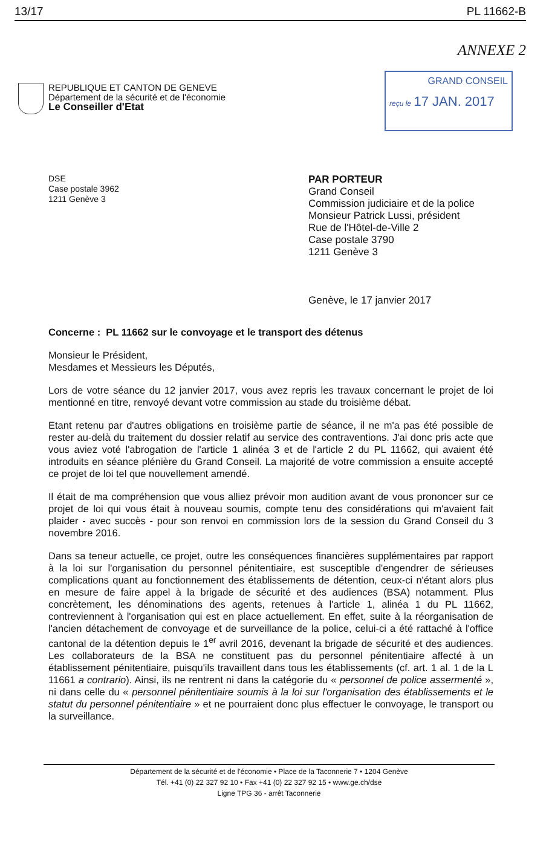13/17 PL 11662-B
ANNEXE 2
REPUBLIQUE ET CANTON DE GENEVE
Département de la sécurité et de l'économie
Le Conseiller d'Etat
GRAND CONSEIL
reçu le 17 JAN. 2017
DSE
Case postale 3962
1211 Genève 3
PAR PORTEUR
Grand Conseil
Commission judiciaire et de la police
Monsieur Patrick Lussi, président
Rue de l'Hôtel-de-Ville 2
Case postale 3790
1211 Genève 3
Genève, le 17 janvier 2017
Concerne : PL 11662 sur le convoyage et le transport des détenus
Monsieur le Président,
Mesdames et Messieurs les Députés,
Lors de votre séance du 12 janvier 2017, vous avez repris les travaux concernant le projet de loi mentionné en titre, renvoyé devant votre commission au stade du troisième débat.
Etant retenu par d'autres obligations en troisième partie de séance, il ne m'a pas été possible de rester au-delà du traitement du dossier relatif au service des contraventions. J'ai donc pris acte que vous aviez voté l'abrogation de l'article 1 alinéa 3 et de l'article 2 du PL 11662, qui avaient été introduits en séance plénière du Grand Conseil. La majorité de votre commission a ensuite accepté ce projet de loi tel que nouvellement amendé.
Il était de ma compréhension que vous alliez prévoir mon audition avant de vous prononcer sur ce projet de loi qui vous était à nouveau soumis, compte tenu des considérations qui m'avaient fait plaider - avec succès - pour son renvoi en commission lors de la session du Grand Conseil du 3 novembre 2016.
Dans sa teneur actuelle, ce projet, outre les conséquences financières supplémentaires par rapport à la loi sur l'organisation du personnel pénitentiaire, est susceptible d'engendrer de sérieuses complications quant au fonctionnement des établissements de détention, ceux-ci n'étant alors plus en mesure de faire appel à la brigade de sécurité et des audiences (BSA) notamment. Plus concrètement, les dénominations des agents, retenues à l'article 1, alinéa 1 du PL 11662, contreviennent à l'organisation qui est en place actuellement. En effet, suite à la réorganisation de l'ancien détachement de convoyage et de surveillance de la police, celui-ci a été rattaché à l'office cantonal de la détention depuis le 1<sup>er</sup> avril 2016, devenant la brigade de sécurité et des audiences. Les collaborateurs de la BSA ne constituent pas du personnel pénitentiaire affecté à un établissement pénitentiaire, puisqu'ils travaillent dans tous les établissements (cf. art. 1 al. 1 de la L 11661 a contrario). Ainsi, ils ne rentrent ni dans la catégorie du « personnel de police assermenté », ni dans celle du « personnel pénitentiaire soumis à la loi sur l'organisation des établissements et le statut du personnel pénitentiaire » et ne pourraient donc plus effectuer le convoyage, le transport ou la surveillance.
Département de la sécurité et de l'économie • Place de la Taconnerie 7 • 1204 Genève
Tél. +41 (0) 22 327 92 10 • Fax +41 (0) 22 327 92 15 • www.ge.ch/dse
Ligne TPG 36 - arrêt Taconnerie